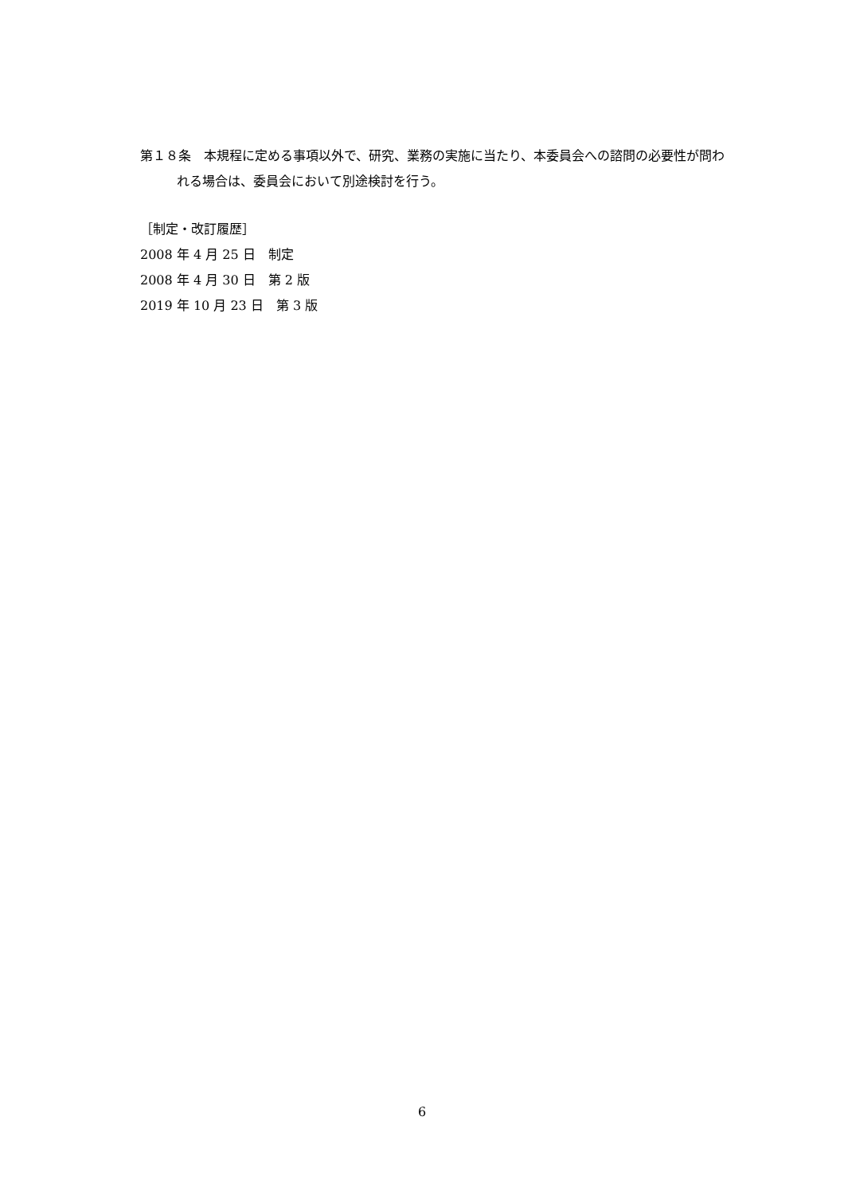第１８条　本規程に定める事項以外で、研究、業務の実施に当たり、本委員会への諮問の必要性が問われる場合は、委員会において別途検討を行う。
［制定・改訂履歴］
2008 年 4 月 25 日　制定
2008 年 4 月 30 日　第 2 版
2019 年 10 月 23 日　第 3 版
6